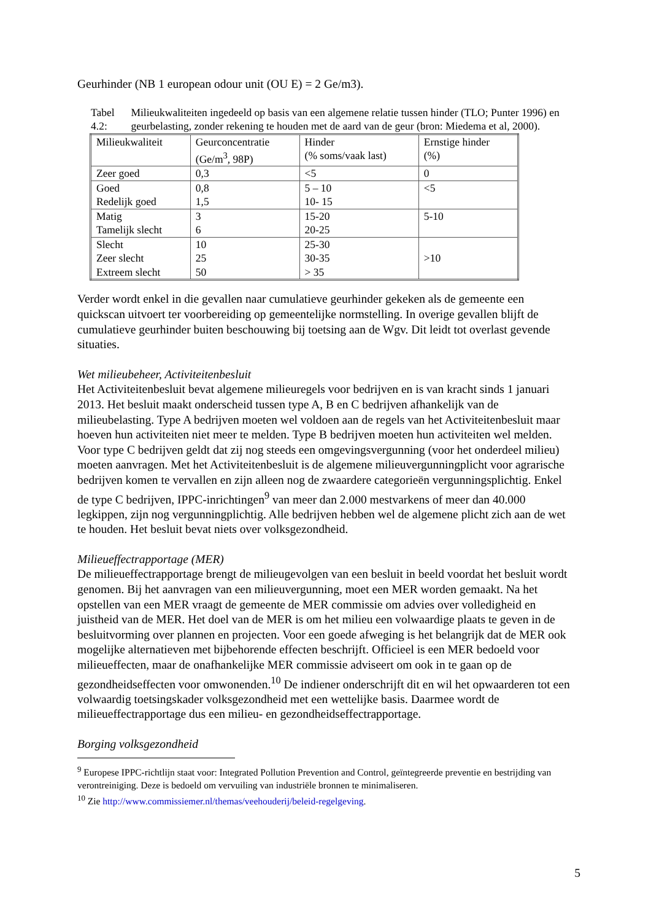Geurhinder (NB 1 european odour unit (OU E) = 2 Ge/m3).
Tabel 4.2: Milieukwaliteiten ingedeeld op basis van een algemene relatie tussen hinder (TLO; Punter 1996) en geurbelasting, zonder rekening te houden met de aard van de geur (bron: Miedema et al, 2000).
| Milieukwaliteit | Geurconcentratie (Ge/m<sup>3</sup>, 98P) | Hinder (% soms/vaak last) | Ernstige hinder (%) |
| Zeer goed | 0,3 | <5 | 0 |
| Goed Redelijk goed | 0,8 1,5 | 5 – 10 10- 15 | <5 |
| Matig Tamelijk slecht | 3 6 | 15-20 20-25 | 5-10 |
| Slecht Zeer slecht Extreem slecht | 10 25 50 | 25-30 30-35 > 35 | >10 |
Verder wordt enkel in die gevallen naar cumulatieve geurhinder gekeken als de gemeente een quickscan uitvoert ter voorbereiding op gemeentelijke normstelling. In overige gevallen blijft de cumulatieve geurhinder buiten beschouwing bij toetsing aan de Wgv. Dit leidt tot overlast gevende situaties.
Wet milieubeheer, Activiteitenbesluit
Het Activiteitenbesluit bevat algemene milieuregels voor bedrijven en is van kracht sinds 1 januari 2013. Het besluit maakt onderscheid tussen type A, B en C bedrijven afhankelijk van de milieubelasting. Type A bedrijven moeten wel voldoen aan de regels van het Activiteitenbesluit maar hoeven hun activiteiten niet meer te melden. Type B bedrijven moeten hun activiteiten wel melden. Voor type C bedrijven geldt dat zij nog steeds een omgevingsvergunning (voor het onderdeel milieu) moeten aanvragen. Met het Activiteitenbesluit is de algemene milieuvergunningplicht voor agrarische bedrijven komen te vervallen en zijn alleen nog de zwaardere categorieën vergunningsplichtig. Enkel de type C bedrijven, IPPC-inrichtingen<sup>9</sup> van meer dan 2.000 mestvarkens of meer dan 40.000 legkippen, zijn nog vergunningplichtig. Alle bedrijven hebben wel de algemene plicht zich aan de wet te houden. Het besluit bevat niets over volksgezondheid.
Milieueffectrapportage (MER)
De milieueffectrapportage brengt de milieugevolgen van een besluit in beeld voordat het besluit wordt genomen. Bij het aanvragen van een milieuvergunning, moet een MER worden gemaakt. Na het opstellen van een MER vraagt de gemeente de MER commissie om advies over volledigheid en juistheid van de MER. Het doel van de MER is om het milieu een volwaardige plaats te geven in de besluitvorming over plannen en projecten. Voor een goede afweging is het belangrijk dat de MER ook mogelijke alternatieven met bijbehorende effecten beschrijft. Officieel is een MER bedoeld voor milieueffecten, maar de onafhankelijke MER commissie adviseert om ook in te gaan op de gezondheidseffecten voor omwonenden.<sup>10</sup> De indiener onderschrijft dit en wil het opwaarderen tot een volwaardig toetsingskader volksgezondheid met een wettelijke basis. Daarmee wordt de milieueffectrapportage dus een milieu- en gezondheidseffectrapportage.
Borging volksgezondheid
<sup>9</sup> Europese IPPC-richtlijn staat voor: Integrated Pollution Prevention and Control, geïntegreerde preventie en bestrijding van verontreiniging. Deze is bedoeld om vervuiling van industriële bronnen te minimaliseren.
<sup>10</sup> Zie http://www.commissiemer.nl/themas/veehouderij/beleid-regelgeving.
5